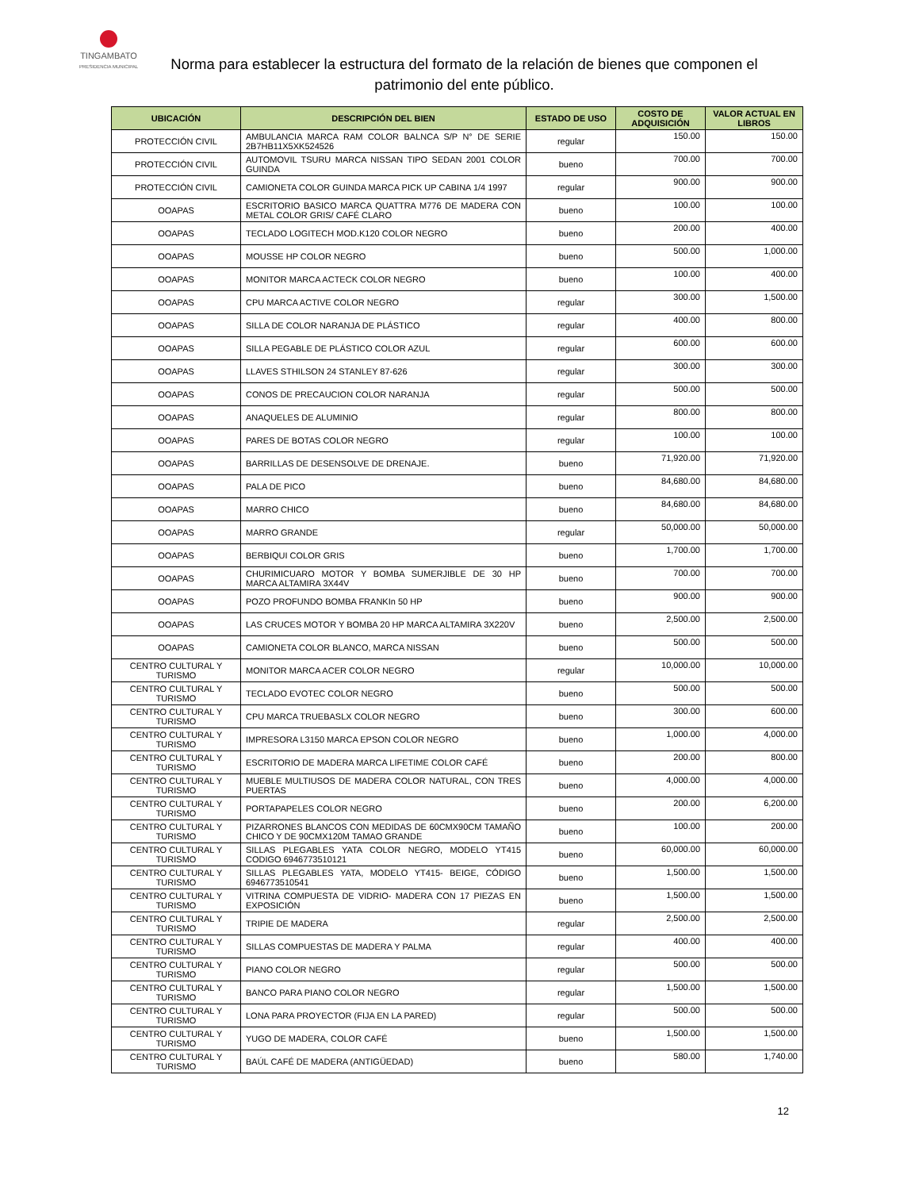TINGAMBATO
PRESIDENCIA MUNICIPAL
Norma para establecer la estructura del formato de la relación de bienes que componen el patrimonio del ente público.
| UBICACIÓN | DESCRIPCIÓN DEL BIEN | ESTADO DE USO | COSTO DE ADQUISICIÓN | VALOR ACTUAL EN LIBROS |
| --- | --- | --- | --- | --- |
| PROTECCIÓN CIVIL | AMBULANCIA MARCA RAM COLOR BALNCA S/P N° DE SERIE 2B7HB11X5XK524526 | regular | 150.00 | 150.00 |
| PROTECCIÓN CIVIL | AUTOMOVIL TSURU MARCA NISSAN TIPO SEDAN 2001 COLOR GUINDA | bueno | 700.00 | 700.00 |
| PROTECCIÓN CIVIL | CAMIONETA COLOR GUINDA MARCA PICK UP CABINA 1/4 1997 | regular | 900.00 | 900.00 |
| OOAPAS | ESCRITORIO BASICO MARCA QUATTRA M776 DE MADERA CON METAL COLOR GRIS/ CAFÉ CLARO | bueno | 100.00 | 100.00 |
| OOAPAS | TECLADO LOGITECH MOD.K120 COLOR NEGRO | bueno | 200.00 | 400.00 |
| OOAPAS | MOUSSE HP COLOR NEGRO | bueno | 500.00 | 1,000.00 |
| OOAPAS | MONITOR MARCA ACTECK COLOR NEGRO | bueno | 100.00 | 400.00 |
| OOAPAS | CPU MARCA ACTIVE COLOR NEGRO | regular | 300.00 | 1,500.00 |
| OOAPAS | SILLA DE COLOR NARANJA DE PLÁSTICO | regular | 400.00 | 800.00 |
| OOAPAS | SILLA PEGABLE DE PLÁSTICO COLOR AZUL | regular | 600.00 | 600.00 |
| OOAPAS | LLAVES STHILSON 24 STANLEY 87-626 | regular | 300.00 | 300.00 |
| OOAPAS | CONOS DE PRECAUCION COLOR NARANJA | regular | 500.00 | 500.00 |
| OOAPAS | ANAQUELES DE ALUMINIO | regular | 800.00 | 800.00 |
| OOAPAS | PARES DE BOTAS COLOR NEGRO | regular | 100.00 | 100.00 |
| OOAPAS | BARRILLAS DE DESENSOLVE DE DRENAJE. | bueno | 71,920.00 | 71,920.00 |
| OOAPAS | PALA DE PICO | bueno | 84,680.00 | 84,680.00 |
| OOAPAS | MARRO CHICO | bueno | 84,680.00 | 84,680.00 |
| OOAPAS | MARRO GRANDE | regular | 50,000.00 | 50,000.00 |
| OOAPAS | BERBIQUI COLOR GRIS | bueno | 1,700.00 | 1,700.00 |
| OOAPAS | CHURIMICUARO MOTOR Y BOMBA SUMERJIBLE DE 30 HP MARCA ALTAMIRA 3X44V | bueno | 700.00 | 700.00 |
| OOAPAS | POZO PROFUNDO BOMBA FRANKIn 50 HP | bueno | 900.00 | 900.00 |
| OOAPAS | LAS CRUCES MOTOR Y BOMBA 20 HP MARCA ALTAMIRA 3X220V | bueno | 2,500.00 | 2,500.00 |
| OOAPAS | CAMIONETA COLOR BLANCO, MARCA NISSAN | bueno | 500.00 | 500.00 |
| CENTRO CULTURAL Y TURISMO | MONITOR MARCA ACER COLOR NEGRO | regular | 10,000.00 | 10,000.00 |
| CENTRO CULTURAL Y TURISMO | TECLADO EVOTEC COLOR NEGRO | bueno | 500.00 | 500.00 |
| CENTRO CULTURAL Y TURISMO | CPU MARCA TRUEBASLX COLOR NEGRO | bueno | 300.00 | 600.00 |
| CENTRO CULTURAL Y TURISMO | IMPRESORA L3150 MARCA EPSON COLOR NEGRO | bueno | 1,000.00 | 4,000.00 |
| CENTRO CULTURAL Y TURISMO | ESCRITORIO DE MADERA MARCA LIFETIME COLOR CAFÉ | bueno | 200.00 | 800.00 |
| CENTRO CULTURAL Y TURISMO | MUEBLE MULTIUSOS DE MADERA COLOR NATURAL, CON TRES PUERTAS | bueno | 4,000.00 | 4,000.00 |
| CENTRO CULTURAL Y TURISMO | PORTAPAPELES COLOR NEGRO | bueno | 200.00 | 6,200.00 |
| CENTRO CULTURAL Y TURISMO | PIZARRONES BLANCOS CON MEDIDAS DE 60CMX90CM TAMAÑO CHICO Y DE 90CMX120M TAMAO GRANDE | bueno | 100.00 | 200.00 |
| CENTRO CULTURAL Y TURISMO | SILLAS PLEGABLES YATA COLOR NEGRO, MODELO YT415 CODIGO 6946773510121 | bueno | 60,000.00 | 60,000.00 |
| CENTRO CULTURAL Y TURISMO | SILLAS PLEGABLES YATA, MODELO YT415- BEIGE, CÓDIGO 6946773510541 | bueno | 1,500.00 | 1,500.00 |
| CENTRO CULTURAL Y TURISMO | VITRINA COMPUESTA DE VIDRIO- MADERA CON 17 PIEZAS EN EXPOSICIÓN | bueno | 1,500.00 | 1,500.00 |
| CENTRO CULTURAL Y TURISMO | TRIPIE DE MADERA | regular | 2,500.00 | 2,500.00 |
| CENTRO CULTURAL Y TURISMO | SILLAS COMPUESTAS DE MADERA Y PALMA | regular | 400.00 | 400.00 |
| CENTRO CULTURAL Y TURISMO | PIANO COLOR NEGRO | regular | 500.00 | 500.00 |
| CENTRO CULTURAL Y TURISMO | BANCO PARA PIANO COLOR NEGRO | regular | 1,500.00 | 1,500.00 |
| CENTRO CULTURAL Y TURISMO | LONA PARA PROYECTOR (FIJA EN LA PARED) | regular | 500.00 | 500.00 |
| CENTRO CULTURAL Y TURISMO | YUGO DE MADERA, COLOR CAFÉ | bueno | 1,500.00 | 1,500.00 |
| CENTRO CULTURAL Y TURISMO | BAÚL CAFÉ DE MADERA (ANTIGÜEDAD) | bueno | 580.00 | 1,740.00 |
12